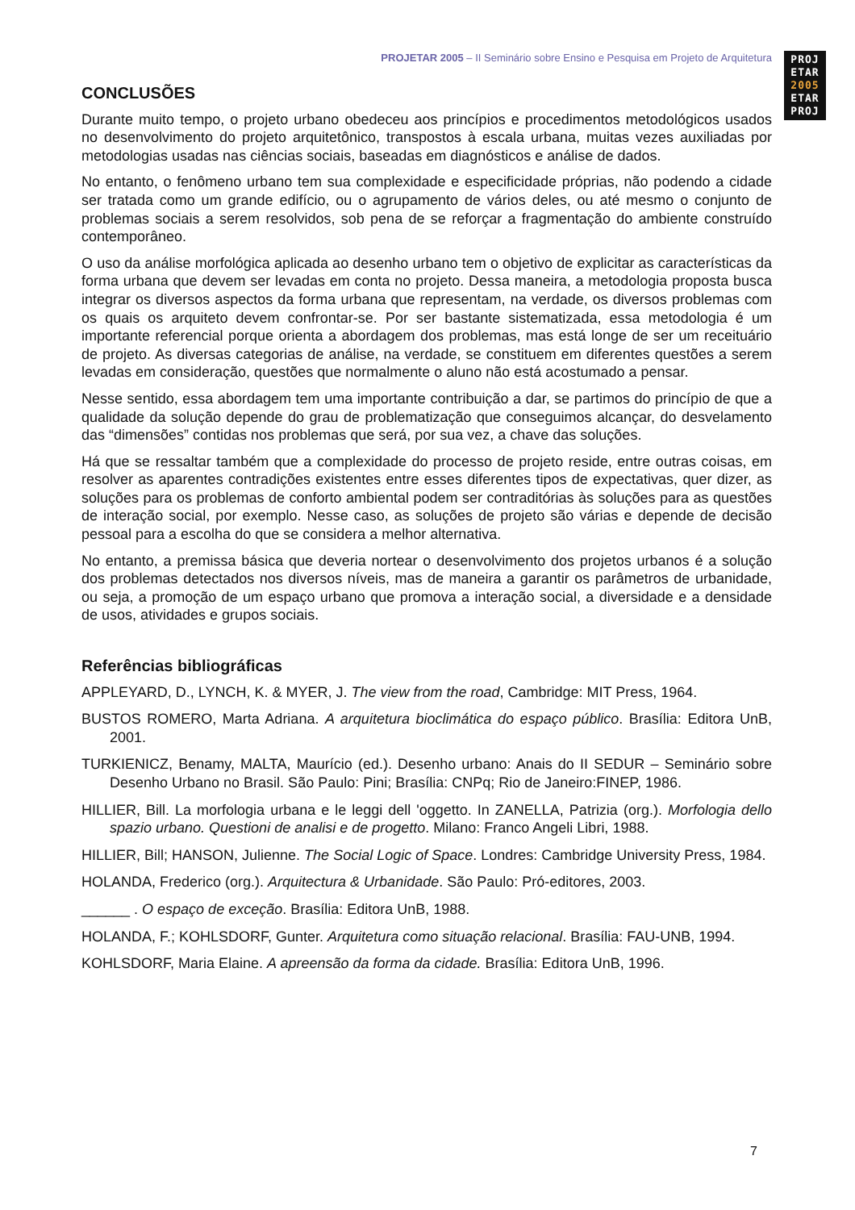PROJETAR 2005 – II Seminário sobre Ensino e Pesquisa em Projeto de Arquitetura
PROJ
ETAR
2005
ETAR
PROJ
CONCLUSÕES
Durante muito tempo, o projeto urbano obedeceu aos princípios e procedimentos metodológicos usados no desenvolvimento do projeto arquitetônico, transpostos à escala urbana, muitas vezes auxiliadas por metodologias usadas nas ciências sociais, baseadas em diagnósticos e análise de dados.
No entanto, o fenômeno urbano tem sua complexidade e especificidade próprias, não podendo a cidade ser tratada como um grande edifício, ou o agrupamento de vários deles, ou até mesmo o conjunto de problemas sociais a serem resolvidos, sob pena de se reforçar a fragmentação do ambiente construído contemporâneo.
O uso da análise morfológica aplicada ao desenho urbano tem o objetivo de explicitar as características da forma urbana que devem ser levadas em conta no projeto. Dessa maneira, a metodologia proposta busca integrar os diversos aspectos da forma urbana que representam, na verdade, os diversos problemas com os quais os arquiteto devem confrontar-se. Por ser bastante sistematizada, essa metodologia é um importante referencial porque orienta a abordagem dos problemas, mas está longe de ser um receituário de projeto. As diversas categorias de análise, na verdade, se constituem em diferentes questões a serem levadas em consideração, questões que normalmente o aluno não está acostumado a pensar.
Nesse sentido, essa abordagem tem uma importante contribuição a dar, se partimos do princípio de que a qualidade da solução depende do grau de problematização que conseguimos alcançar, do desvelamento das “dimensões” contidas nos problemas que será, por sua vez, a chave das soluções.
Há que se ressaltar também que a complexidade do processo de projeto reside, entre outras coisas, em resolver as aparentes contradições existentes entre esses diferentes tipos de expectativas, quer dizer, as soluções para os problemas de conforto ambiental podem ser contraditórias às soluções para as questões de interação social, por exemplo. Nesse caso, as soluções de projeto são várias e depende de decisão pessoal para a escolha do que se considera a melhor alternativa.
No entanto, a premissa básica que deveria nortear o desenvolvimento dos projetos urbanos é a solução dos problemas detectados nos diversos níveis, mas de maneira a garantir os parâmetros de urbanidade, ou seja, a promoção de um espaço urbano que promova a interação social, a diversidade e a densidade de usos, atividades e grupos sociais.
Referências bibliográficas
APPLEYARD, D., LYNCH, K. & MYER, J. The view from the road, Cambridge: MIT Press, 1964.
BUSTOS ROMERO, Marta Adriana. A arquitetura bioclimática do espaço público. Brasília: Editora UnB, 2001.
TURKIENICZ, Benamy, MALTA, Maurício (ed.). Desenho urbano: Anais do II SEDUR – Seminário sobre Desenho Urbano no Brasil. São Paulo: Pini; Brasília: CNPq; Rio de Janeiro:FINEP, 1986.
HILLIER, Bill. La morfologia urbana e le leggi dell 'oggetto. In ZANELLA, Patrizia (org.). Morfologia dello spazio urbano. Questioni de analisi e de progetto. Milano: Franco Angeli Libri, 1988.
HILLIER, Bill; HANSON, Julienne. The Social Logic of Space. Londres: Cambridge University Press, 1984.
HOLANDA, Frederico (org.). Arquitectura & Urbanidade. São Paulo: Pró-editores, 2003.
______ . O espaço de exceção. Brasília: Editora UnB, 1988.
HOLANDA, F.; KOHLSDORF, Gunter. Arquitetura como situação relacional. Brasília: FAU-UNB, 1994.
KOHLSDORF, Maria Elaine. A apreensão da forma da cidade. Brasília: Editora UnB, 1996.
7